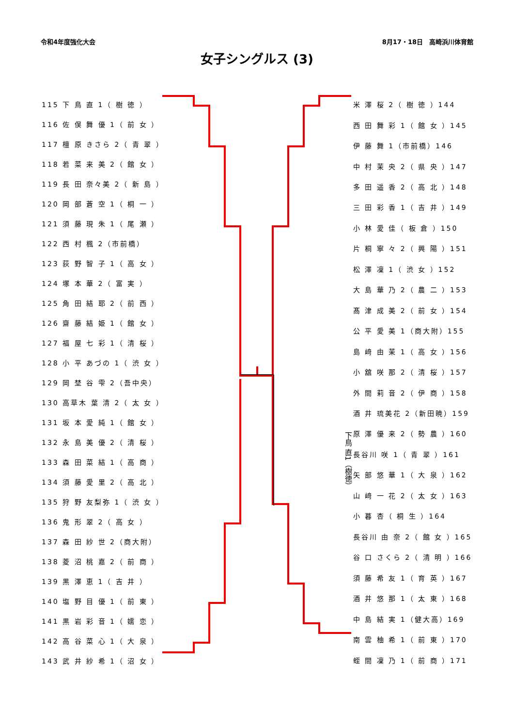令和4年度強化大会 8月17・18日　高崎浜川体育館
女子シングルス (3)
| 115 下 鳥 直 1（ 樹 徳 ） |
| 116 佐 俣 舞 優 1（ 前 女 ） |
| 117 檀 原 きさら 2（ 青 翠 ） |
| 118 若 菜 来 美 2（ 館 女 ） |
| 119 長 田 奈々美 2（ 新 島 ） |
| 120 岡 部 蒼 空 1（ 桐 一 ） |
| 121 須 藤 現 朱 1（ 尾 瀬 ） |
| 122 西 村 楓 2（市前橋） |
| 123 荻 野 智 子 1（ 高 女 ） |
| 124 塚 本 華 2（ 富 実 ） |
| 125 角 田 結 耶 2（ 前 西 ） |
| 126 齋 藤 結 姫 1（ 館 女 ） |
| 127 福 屋 七 彩 1（ 清 桜 ） |
| 128 小 平 あづの 1（ 渋 女 ） |
| 129 岡 埜 谷 雫 2（吾中央） |
| 130 高草木 葉 清 2（ 太 女 ） |
| 131 坂 本 愛 純 1（ 館 女 ） |
| 132 永 島 美 優 2（ 清 桜 ） |
| 133 森 田 菜 結 1（ 高 商 ） |
| 134 須 藤 愛 里 2（ 高 北 ） |
| 135 狩 野 友梨弥 1（ 渋 女 ） |
| 136 鬼 形 翠 2（ 高 女 ） |
| 137 森 田 紗 世 2（商大附） |
| 138 菱 沼 桃 嘉 2（ 前 商 ） |
| 139 黒 澤 恵 1（ 吉 井 ） |
| 140 塩 野 目 優 1（ 前 東 ） |
| 141 黒 岩 彩 音 1（ 嬬 恋 ） |
| 142 高 谷 菜 心 1（ 大 泉 ） |
| 143 武 井 紗 希 1（ 沼 女 ） |
下鳥 直1（樹徳）
| 米 澤 桜 2（ 樹 徳 ）144 |
| 西 田 舞 彩 1（ 館 女 ）145 |
| 伊 藤 舞 1（市前橋）146 |
| 中 村 茉 央 2（ 県 央 ）147 |
| 多 田 遥 香 2（ 高 北 ）148 |
| 三 田 彩 香 1（ 吉 井 ）149 |
| 小 林 愛 佳（ 板 倉 ）150 |
| 片 桐 寧 々 2（ 興 陽 ）151 |
| 松 澤 凜 1（ 渋 女 ）152 |
| 大 島 華 乃 2（ 農 二 ）153 |
| 髙 津 成 美 2（ 前 女 ）154 |
| 公 平 愛 美 1（商大附）155 |
| 島 﨑 由 茉 1（ 高 女 ）156 |
| 小 舘 咲 那 2（ 清 桜 ）157 |
| 外 間 莉 音 2（ 伊 商 ）158 |
| 酒 井 琉美花 2（新田暁）159 |
| 原 澤 優 来 2（ 勢 農 ）160 |
| 長谷川 咲 1（ 青 翠 ）161 |
| 矢 部 悠 華 1（ 大 泉 ）162 |
| 山 﨑 一 花 2（ 太 女 ）163 |
| 小 暮 杏（ 桐 生 ）164 |
| 長谷川 由 奈 2（ 館 女 ）165 |
| 谷 口 さくら 2（ 清 明 ）166 |
| 須 藤 希 友 1（ 育 英 ）167 |
| 酒 井 悠 那 1（ 太 東 ）168 |
| 中 島 結 実 1（健大高）169 |
| 南 雲 柚 希 1（ 前 東 ）170 |
| 蛭 間 凜 乃 1（ 前 商 ）171 |